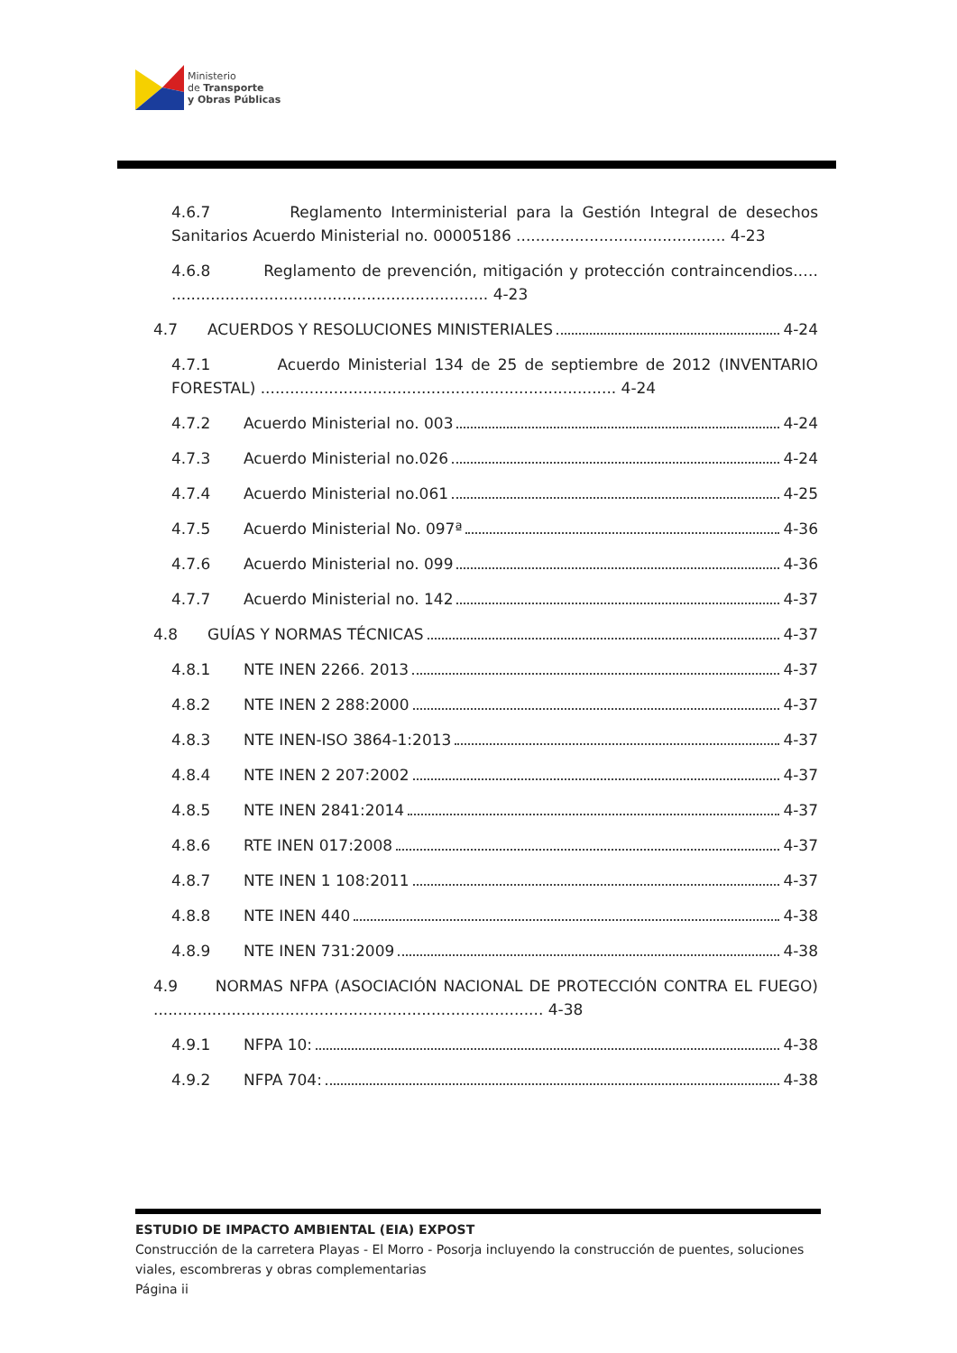Ministerio
de Transporte
y Obras Públicas
4.6.7 Reglamento Interministerial para la Gestión Integral de desechos Sanitarios Acuerdo Ministerial no. 00005186 ........................................... 4-23
4.6.8 Reglamento de prevención, mitigación y protección contraincendios.…. ................................................................. 4-23
4.7 ACUERDOS Y RESOLUCIONES MINISTERIALES 4-24
4.7.1 Acuerdo Ministerial 134 de 25 de septiembre de 2012 (INVENTARIO FORESTAL) ......................................................................... 4-24
4.7.2 Acuerdo Ministerial no. 003 4-24
4.7.3 Acuerdo Ministerial no.026 4-24
4.7.4 Acuerdo Ministerial no.061 4-25
4.7.5 Acuerdo Ministerial No. 097ª 4-36
4.7.6 Acuerdo Ministerial no. 099 4-36
4.7.7 Acuerdo Ministerial no. 142 4-37
4.8 GUÍAS Y NORMAS TÉCNICAS 4-37
4.8.1 NTE INEN 2266. 2013 4-37
4.8.2 NTE INEN 2 288:2000 4-37
4.8.3 NTE INEN-ISO 3864-1:2013 4-37
4.8.4 NTE INEN 2 207:2002 4-37
4.8.5 NTE INEN 2841:2014 4-37
4.8.6 RTE INEN 017:2008 4-37
4.8.7 NTE INEN 1 108:2011 4-37
4.8.8 NTE INEN 440 4-38
4.8.9 NTE INEN 731:2009 4-38
4.9 NORMAS NFPA (ASOCIACIÓN NACIONAL DE PROTECCIÓN CONTRA EL FUEGO) ................................................................................ 4-38
4.9.1 NFPA 10: 4-38
4.9.2 NFPA 704: 4-38
ESTUDIO DE IMPACTO AMBIENTAL (EIA) EXPOST
Construcción de la carretera Playas - El Morro - Posorja incluyendo la construcción de puentes, soluciones viales, escombreras y obras complementarias
Página ii